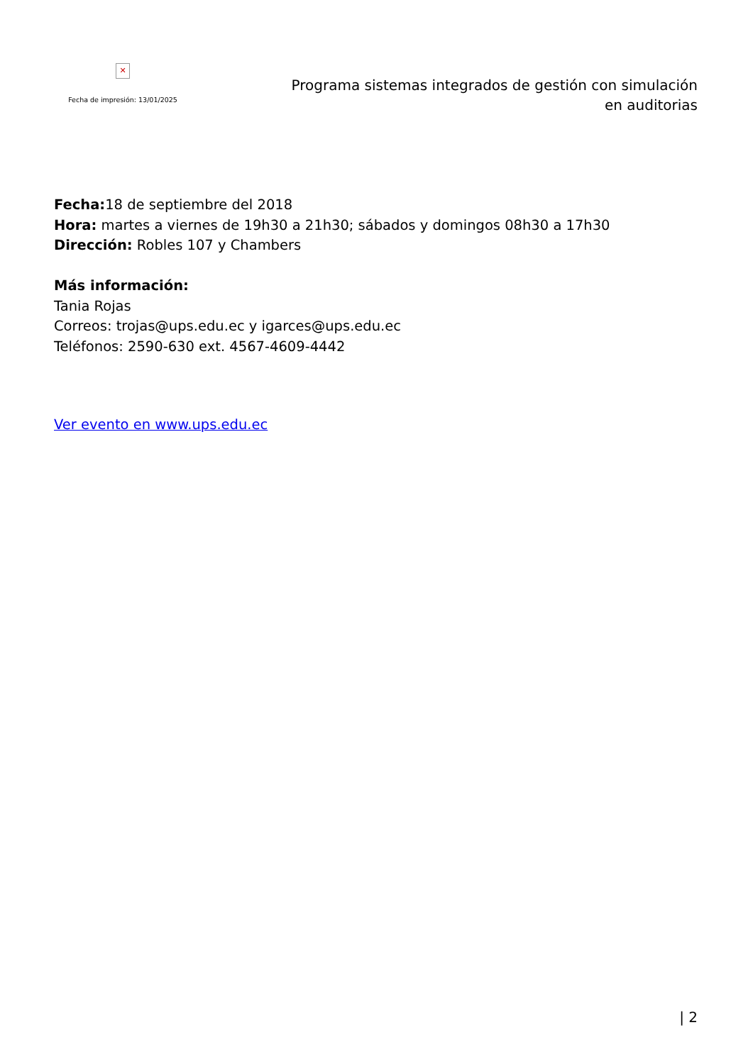✕
Fecha de impresión: 13/01/2025
Programa sistemas integrados de gestión con simulación en auditorias
Fecha: 18 de septiembre del 2018
Hora: martes a viernes de 19h30 a 21h30; sábados y domingos 08h30 a 17h30
Dirección: Robles 107 y Chambers
Más información:
Tania Rojas
Correos: trojas@ups.edu.ec y igarces@ups.edu.ec
Teléfonos: 2590-630 ext. 4567-4609-4442
Ver evento en www.ups.edu.ec
| 2